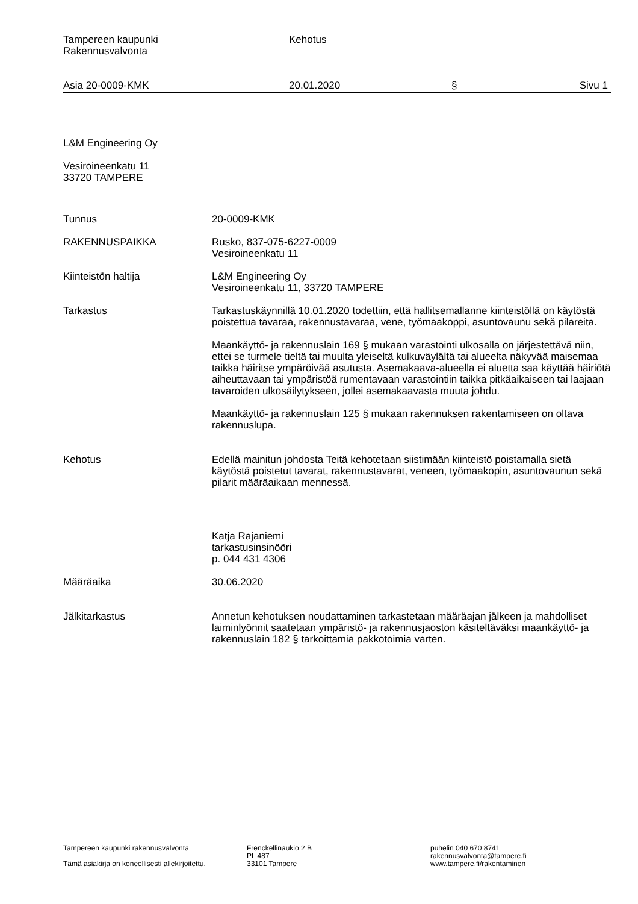Tampereen kaupunki
Rakennusvalvonta
Kehotus
Asia 20-0009-KMK 20.01.2020 § Sivu 1
L&M Engineering Oy
Vesiroineenkatu 11
33720 TAMPERE
Tunnus 20-0009-KMK
RAKENNUSPAIKKA Rusko, 837-075-6227-0009
Vesiroineenkatu 11
Kiinteistön haltija L&M Engineering Oy
Vesiroineenkatu 11, 33720 TAMPERE
Tarkastus Tarkastuskäynnillä 10.01.2020 todettiin, että hallitsemallanne kiinteistöllä on käytöstä poistettua tavaraa, rakennustavaraa, vene, työmaakoppi, asuntovaunu sekä pilareita.
Maankäyttö- ja rakennuslain 169 § mukaan varastointi ulkosalla on järjestettävä niin, ettei se turmele tieltä tai muulta yleiseltä kulkuväylältä tai alueelta näkyvää maisemaa taikka häiritse ympäröivää asutusta. Asemakaava-alueella ei aluetta saa käyttää häiriötä aiheuttavaan tai ympäristöä rumentavaan varastointiin taikka pitkäaikaiseen tai laajaan tavaroiden ulkosäilytykseen, jollei asemakaavasta muuta johdu.
Maankäyttö- ja rakennuslain 125 § mukaan rakennuksen rakentamiseen on oltava rakennuslupa.
Kehotus Edellä mainitun johdosta Teitä kehotetaan siistimään kiinteistö poistamalla sietä käytöstä poistetut tavarat, rakennustavarat, veneen, työmaakopin, asuntovaunun sekä pilarit määräaikaan mennessä.
Katja Rajaniemi
tarkastusinsinööri
p. 044 431 4306
Määräaika 30.06.2020
Jälkitarkastus Annetun kehotuksen noudattaminen tarkastetaan määräajan jälkeen ja mahdolliset laiminlyönnit saatetaan ympäristö- ja rakennusjaoston käsiteltäväksi maankäyttö- ja rakennuslain 182 § tarkoittamia pakkotoimia varten.
Tampereen kaupunki rakennusvalvonta
Tämä asiakirja on koneellisesti allekirjoitettu.
Frenckellinaukio 2 B
PL 487
33101 Tampere
puhelin 040 670 8741
rakennusvalvonta@tampere.fi
www.tampere.fi/rakentaminen